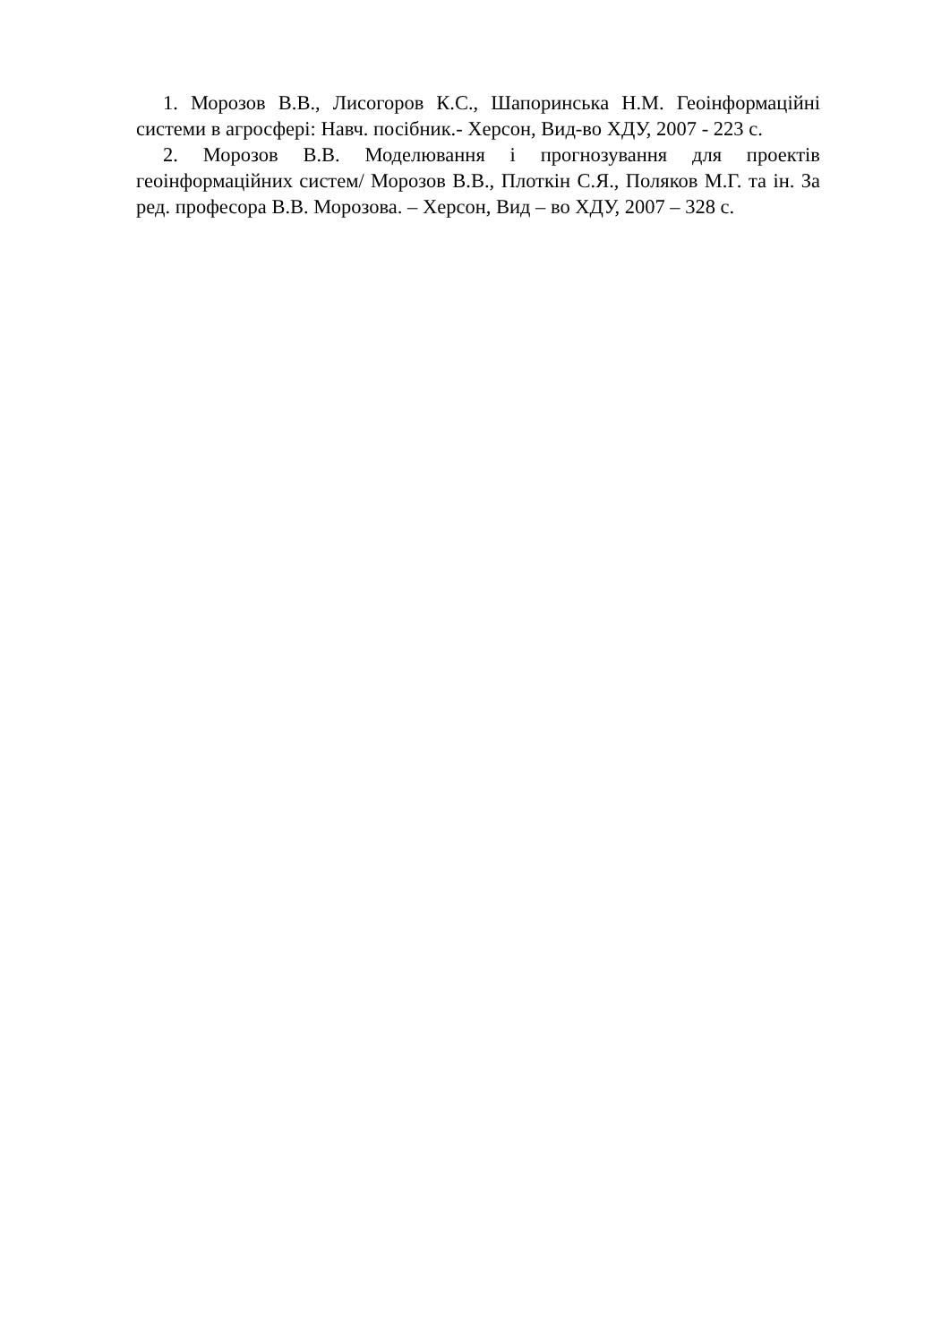1. Морозов В.В., Лисогоров К.С., Шапоринська Н.М. Геоінформаційні системи в агросфері: Навч. посібник.- Херсон, Вид-во ХДУ, 2007 - 223 с.
2. Морозов В.В. Моделювання і прогнозування для проектів геоінформаційних систем/ Морозов В.В., Плоткін С.Я., Поляков М.Г. та ін. За ред. професора В.В. Морозова. – Херсон, Вид – во ХДУ, 2007 – 328 с.